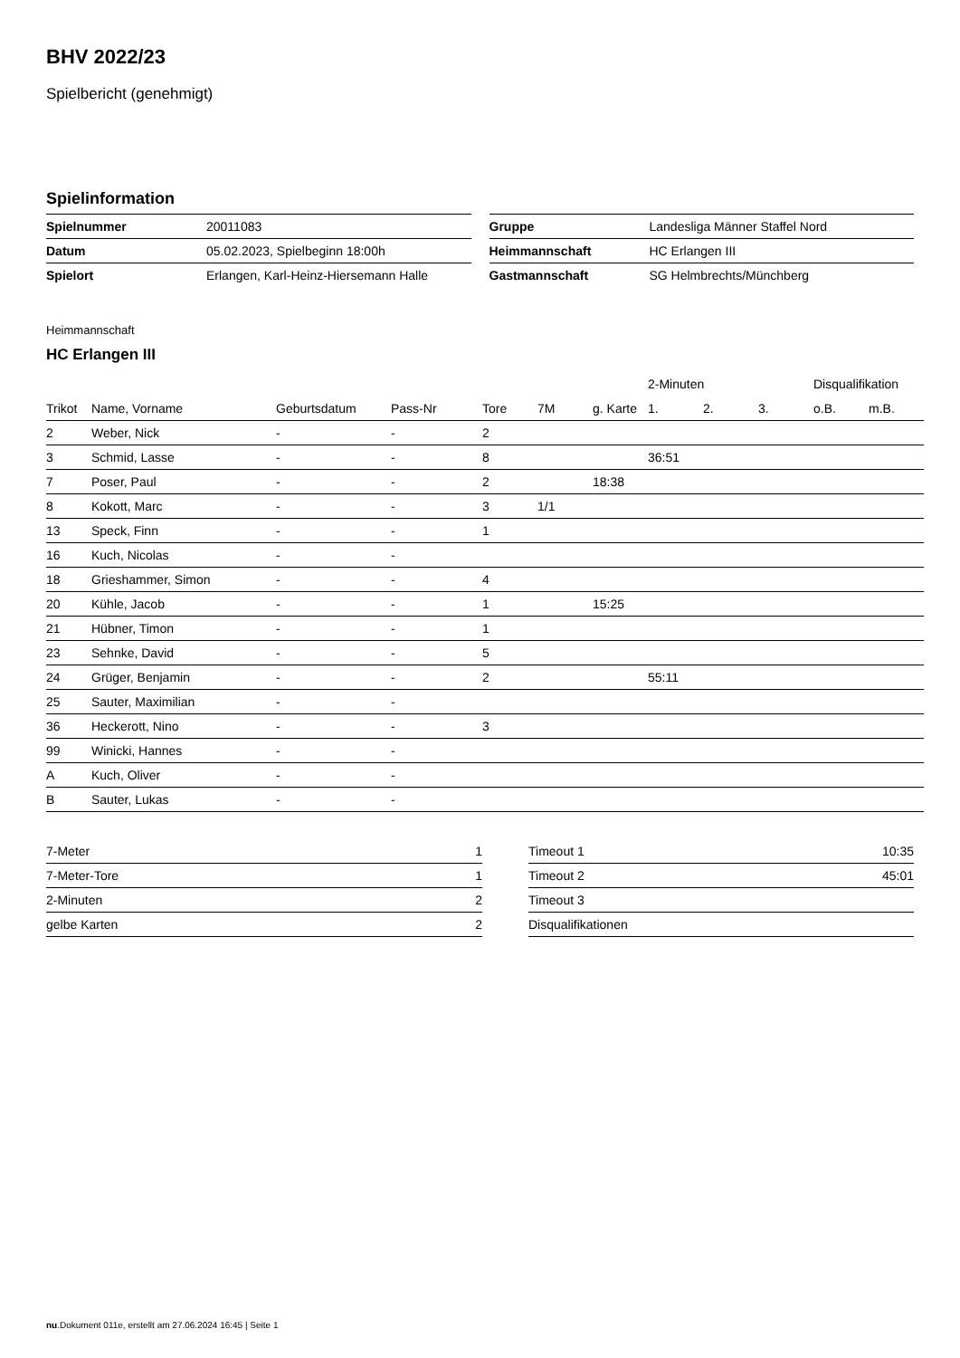BHV 2022/23
Spielbericht (genehmigt)
Spielinformation
| Spielnummer | 20011083 |
| Datum | 05.02.2023, Spielbeginn 18:00h |
| Spielort | Erlangen, Karl-Heinz-Hiersemann Halle |
| Gruppe | Landesliga Männer Staffel Nord |
| Heimmannschaft | HC Erlangen III |
| Gastmannschaft | SG Helmbrechts/Münchberg |
Heimmannschaft
HC Erlangen III
| | | | | | | | 2-Minuten | | | Disqualifikation | |
| --- | --- | --- | --- | --- | --- | --- | --- | --- | --- | --- | --- |
| Trikot | Name, Vorname | Geburtsdatum | Pass-Nr | Tore | 7M | g. Karte | 1. | 2. | 3. | o.B. | m.B. |
| 2 | Weber, Nick | - | - | 2 | | | | | | | |
| 3 | Schmid, Lasse | - | - | 8 | | | 36:51 | | | | |
| 7 | Poser, Paul | - | - | 2 | | 18:38 | | | | | |
| 8 | Kokott, Marc | - | - | 3 | 1/1 | | | | | | |
| 13 | Speck, Finn | - | - | 1 | | | | | | | |
| 16 | Kuch, Nicolas | - | - | | | | | | | | |
| 18 | Grieshammer, Simon | - | - | 4 | | | | | | | |
| 20 | Kühle, Jacob | - | - | 1 | | 15:25 | | | | | |
| 21 | Hübner, Timon | - | - | 1 | | | | | | | |
| 23 | Sehnke, David | - | - | 5 | | | | | | | |
| 24 | Grüger, Benjamin | - | - | 2 | | | 55:11 | | | | |
| 25 | Sauter, Maximilian | - | - | | | | | | | | |
| 36 | Heckerott, Nino | - | - | 3 | | | | | | | |
| 99 | Winicki, Hannes | - | - | | | | | | | | |
| A | Kuch, Oliver | - | - | | | | | | | | |
| B | Sauter, Lukas | - | - | | | | | | | | |
| 7-Meter | 1 |
| 7-Meter-Tore | 1 |
| 2-Minuten | 2 |
| gelbe Karten | 2 |
| Timeout 1 | 10:35 |
| Timeout 2 | 45:01 |
| Timeout 3 | |
| Disqualifikationen | |
nu.Dokument 011e, erstellt am 27.06.2024 16:45 | Seite 1